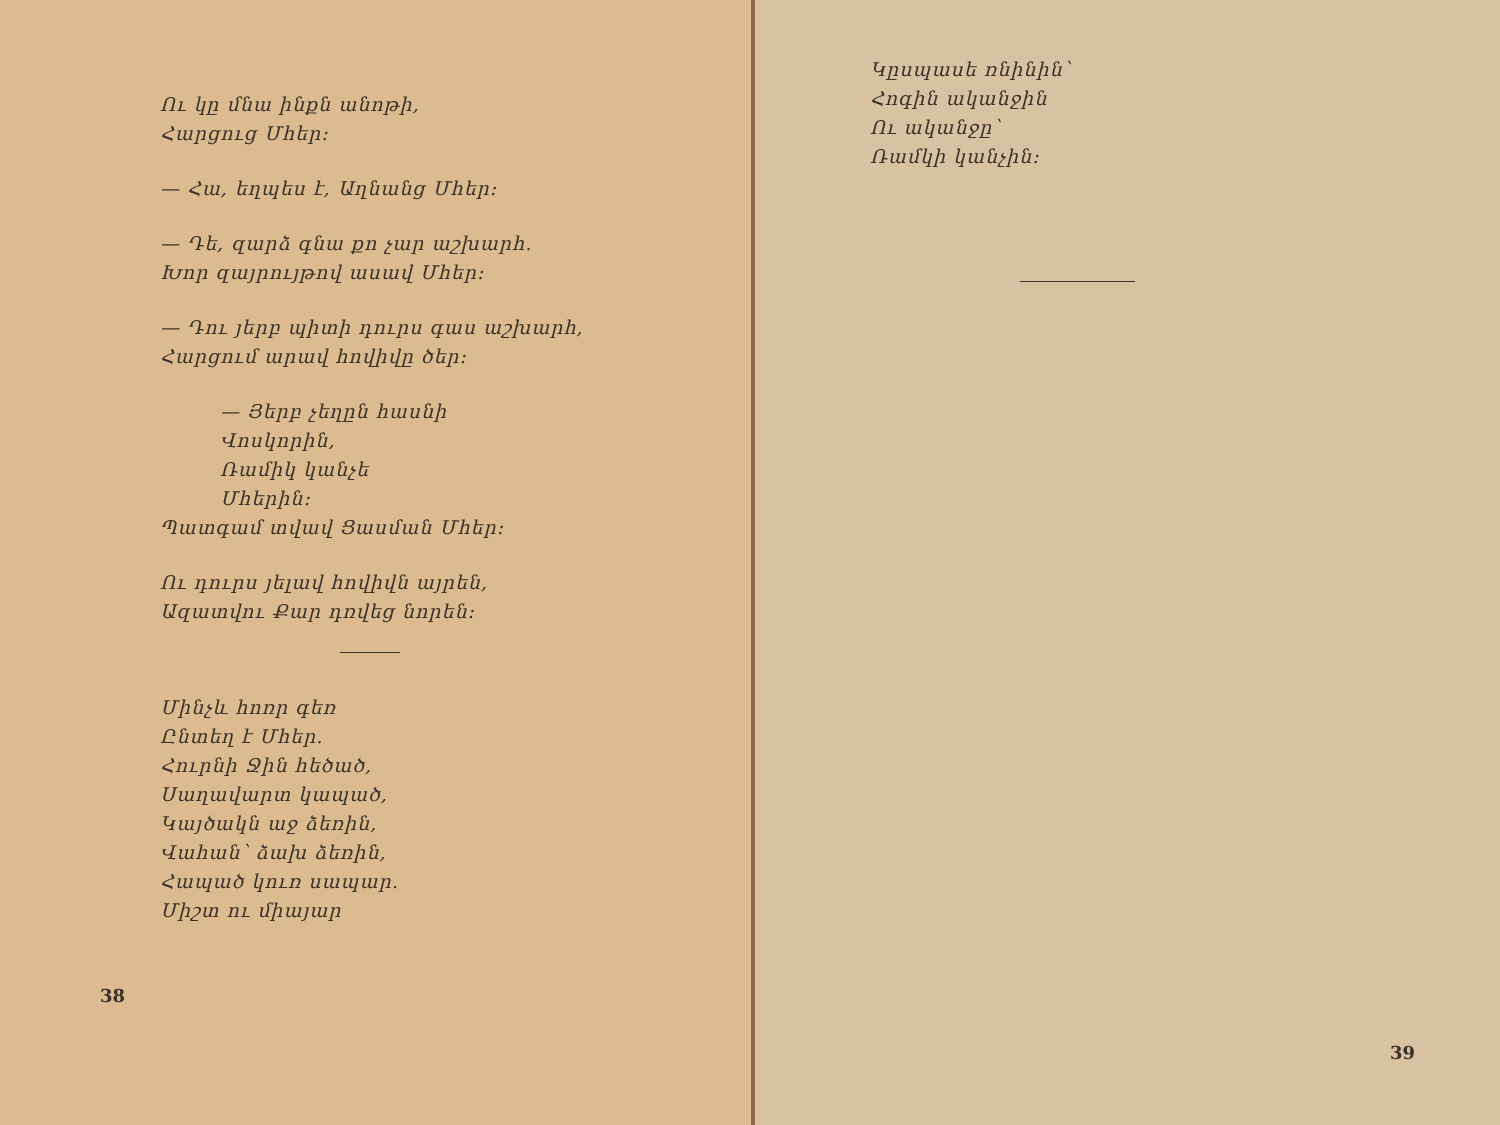Ու կը մնա ինքն անոթի,
Հարցուց Մհեր։
— Հա, եղպես է, Աղնանց Մհեր։
— Դե, զարձ գնա քո չար աշխարհ.
Խոր զայրույթով ասավ Մհեր։
— Դու յերբ պիտի դուրս գաս աշխարհ,
Հարցում արավ հովիվը ծեր։
— Յերբ չեղըն հասնի
Վոսկորին,
Ռամիկ կանչե
Մհերին։
Պատգամ տվավ Ցասման Մհեր։
Ու դուրս յելավ հովիվն այրեն,
Ազատվու Քար դռվեց նորեն։
Մինչև հոռր գեռ
Ընտեղ է Մհեր.
Հուրնի Ջին հեծած,
Սաղավարտ կապած,
Կայծակն աջ ձեռին,
Վահան՝ ձախ ձեռին,
Հապած կուռ սապար.
Միշտ ու միայար
38
Կըսպասե ռնինին՝
Հոգին ականջին
Ու ականջը՝
Ռամկի կանչին։
39